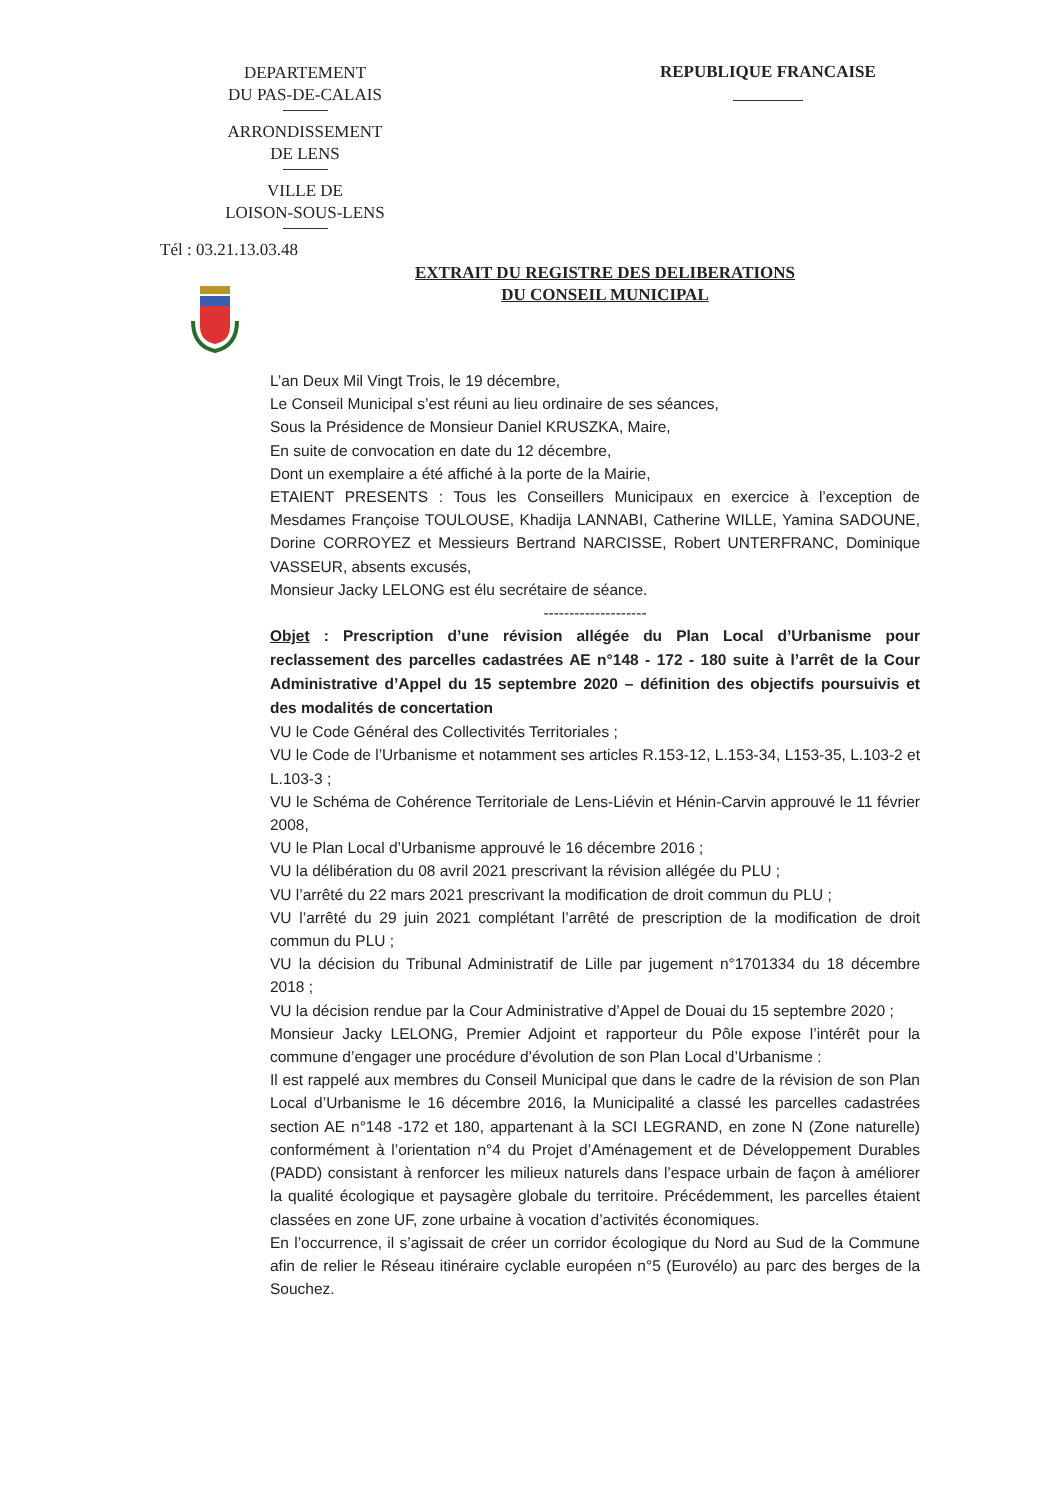DEPARTEMENT
DU PAS-DE-CALAIS
ARRONDISSEMENT
DE LENS
VILLE DE
LOISON-SOUS-LENS
Tél : 03.21.13.03.48
REPUBLIQUE FRANCAISE
EXTRAIT DU REGISTRE DES DELIBERATIONS
DU CONSEIL MUNICIPAL
L’an Deux Mil Vingt Trois, le 19 décembre,
Le Conseil Municipal s’est réuni au lieu ordinaire de ses séances,
Sous la Présidence de Monsieur Daniel KRUSZKA, Maire,
En suite de convocation en date du 12 décembre,
Dont un exemplaire a été affiché à la porte de la Mairie,
ETAIENT PRESENTS : Tous les Conseillers Municipaux en exercice à l’exception de Mesdames Françoise TOULOUSE, Khadija LANNABI, Catherine WILLE, Yamina SADOUNE, Dorine CORROYEZ et Messieurs Bertrand NARCISSE, Robert UNTERFRANC, Dominique VASSEUR, absents excusés,
Monsieur Jacky LELONG est élu secrétaire de séance.
--------------------
Objet : Prescription d’une révision allégée du Plan Local d’Urbanisme pour reclassement des parcelles cadastrées AE n°148 - 172 - 180 suite à l’arrêt de la Cour Administrative d’Appel du 15 septembre 2020 – définition des objectifs poursuivis et des modalités de concertation
VU le Code Général des Collectivités Territoriales ;
VU le Code de l’Urbanisme et notamment ses articles R.153-12, L.153-34, L153-35, L.103-2 et L.103-3 ;
VU le Schéma de Cohérence Territoriale de Lens-Liévin et Hénin-Carvin approuvé le 11 février 2008,
VU le Plan Local d’Urbanisme approuvé le 16 décembre 2016 ;
VU la délibération du 08 avril 2021 prescrivant la révision allégée du PLU ;
VU l’arrêté du 22 mars 2021 prescrivant la modification de droit commun du PLU ;
VU l’arrêté du 29 juin 2021 complétant l’arrêté de prescription de la modification de droit commun du PLU ;
VU la décision du Tribunal Administratif de Lille par jugement n°1701334 du 18 décembre 2018 ;
VU la décision rendue par la Cour Administrative d’Appel de Douai du 15 septembre 2020 ;
Monsieur Jacky LELONG, Premier Adjoint et rapporteur du Pôle expose l’intérêt pour la commune d’engager une procédure d’évolution de son Plan Local d’Urbanisme :
Il est rappelé aux membres du Conseil Municipal que dans le cadre de la révision de son Plan Local d’Urbanisme le 16 décembre 2016, la Municipalité a classé les parcelles cadastrées section AE n°148 -172 et 180, appartenant à la SCI LEGRAND, en zone N (Zone naturelle) conformément à l’orientation n°4 du Projet d’Aménagement et de Développement Durables (PADD) consistant à renforcer les milieux naturels dans l’espace urbain de façon à améliorer la qualité écologique et paysagère globale du territoire. Précédemment, les parcelles étaient classées en zone UF, zone urbaine à vocation d’activités économiques.
En l’occurrence, il s’agissait de créer un corridor écologique du Nord au Sud de la Commune afin de relier le Réseau itinéraire cyclable européen n°5 (Eurovélo) au parc des berges de la Souchez.